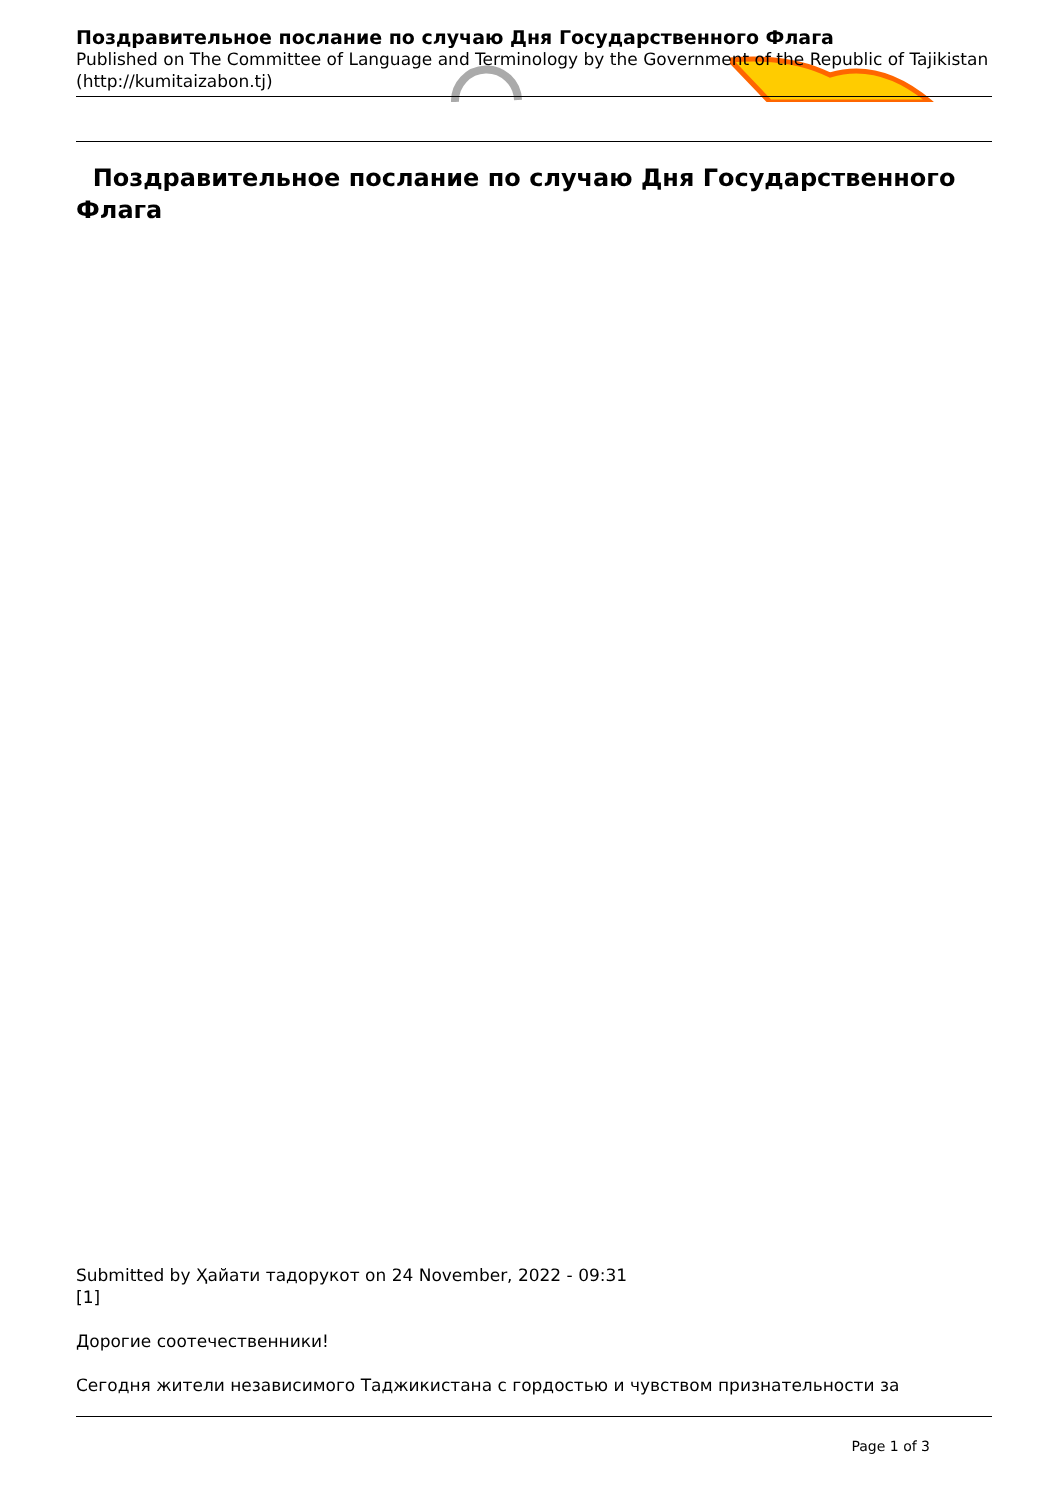Поздравительное послание по случаю Дня Государственного Флага
Published on The Committee of Language and Terminology by the Government of the Republic of Tajikistan (http://kumitaizabon.tj)
Поздравительное послание по случаю Дня Государственного Флага
Submitted by Ҳайати тадорукот on 24 November, 2022 - 09:31
[1]
Дорогие соотечественники!
Сегодня жители независимого Таджикистана с гордостью и чувством признательности за
Page 1 of 3